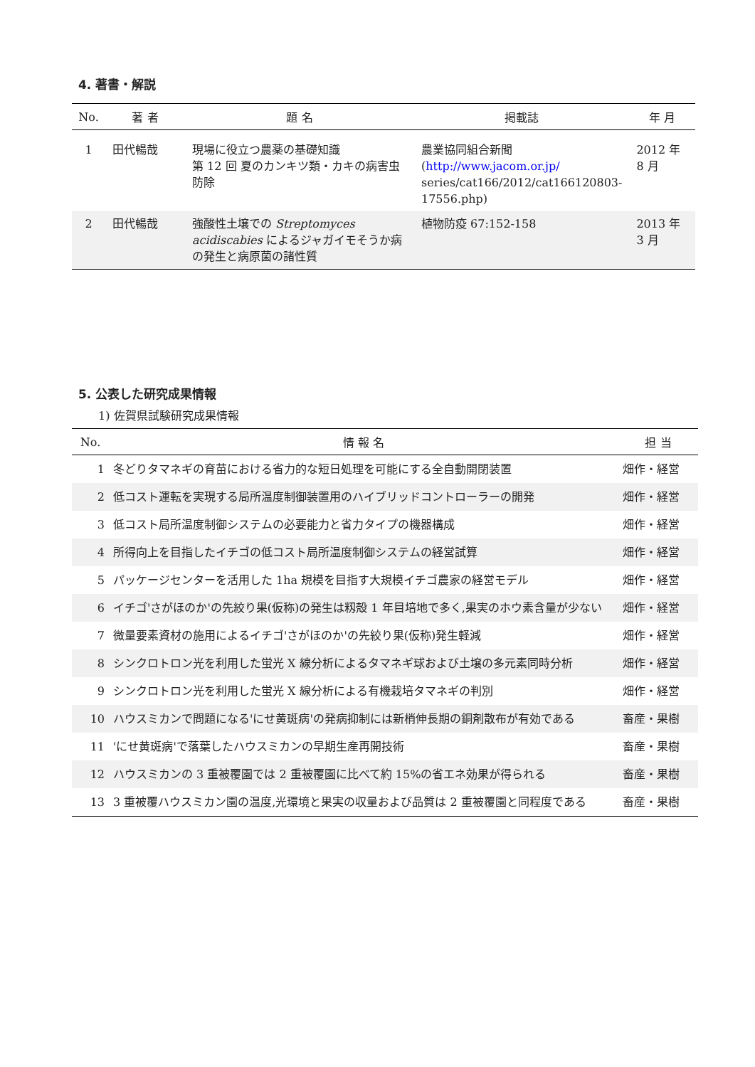4. 著書・解説
| No. | 著 者 | 題 名 | 掲載誌 | 年 月 |
| --- | --- | --- | --- | --- |
| 1 | 田代暢哉 | 現場に役立つ農薬の基礎知識 第 12 回 夏のカンキツ類・カキの病害虫防除 | 農業協同組合新聞 ( http://www.jacom.or.jp/ series/cat166/2012/cat166120803-17556.php) | 2012 年 8 月 |
| 2 | 田代暢哉 | 強酸性土壌での Streptomyces acidiscabies によるジャガイモそうか病の発生と病原菌の諸性質 | 植物防疫 67:152-158 | 2013 年 3 月 |
5. 公表した研究成果情報
1) 佐賀県試験研究成果情報
| No. | 情 報 名 | 担 当 |
| --- | --- | --- |
| 1 | 冬どりタマネギの育苗における省力的な短日処理を可能にする全自動開閉装置 | 畑作・経営 |
| 2 | 低コスト運転を実現する局所温度制御装置用のハイブリッドコントローラーの開発 | 畑作・経営 |
| 3 | 低コスト局所温度制御システムの必要能力と省力タイプの機器構成 | 畑作・経営 |
| 4 | 所得向上を目指したイチゴの低コスト局所温度制御システムの経営試算 | 畑作・経営 |
| 5 | パッケージセンターを活用した 1ha 規模を目指す大規模イチゴ農家の経営モデル | 畑作・経営 |
| 6 | イチゴ'さがほのか'の先絞り果(仮称)の発生は籾殻 1 年目培地で多く,果実のホウ素含量が少ない | 畑作・経営 |
| 7 | 微量要素資材の施用によるイチゴ'さがほのか'の先絞り果(仮称)発生軽減 | 畑作・経営 |
| 8 | シンクロトロン光を利用した蛍光 X 線分析によるタマネギ球および土壌の多元素同時分析 | 畑作・経営 |
| 9 | シンクロトロン光を利用した蛍光 X 線分析による有機栽培タマネギの判別 | 畑作・経営 |
| 10 | ハウスミカンで問題になる'にせ黄斑病'の発病抑制には新梢伸長期の銅剤散布が有効である | 畜産・果樹 |
| 11 | 'にせ黄斑病'で落葉したハウスミカンの早期生産再開技術 | 畜産・果樹 |
| 12 | ハウスミカンの 3 重被覆園では 2 重被覆園に比べて約 15%の省エネ効果が得られる | 畜産・果樹 |
| 13 | 3 重被覆ハウスミカン園の温度,光環境と果実の収量および品質は 2 重被覆園と同程度である | 畜産・果樹 |